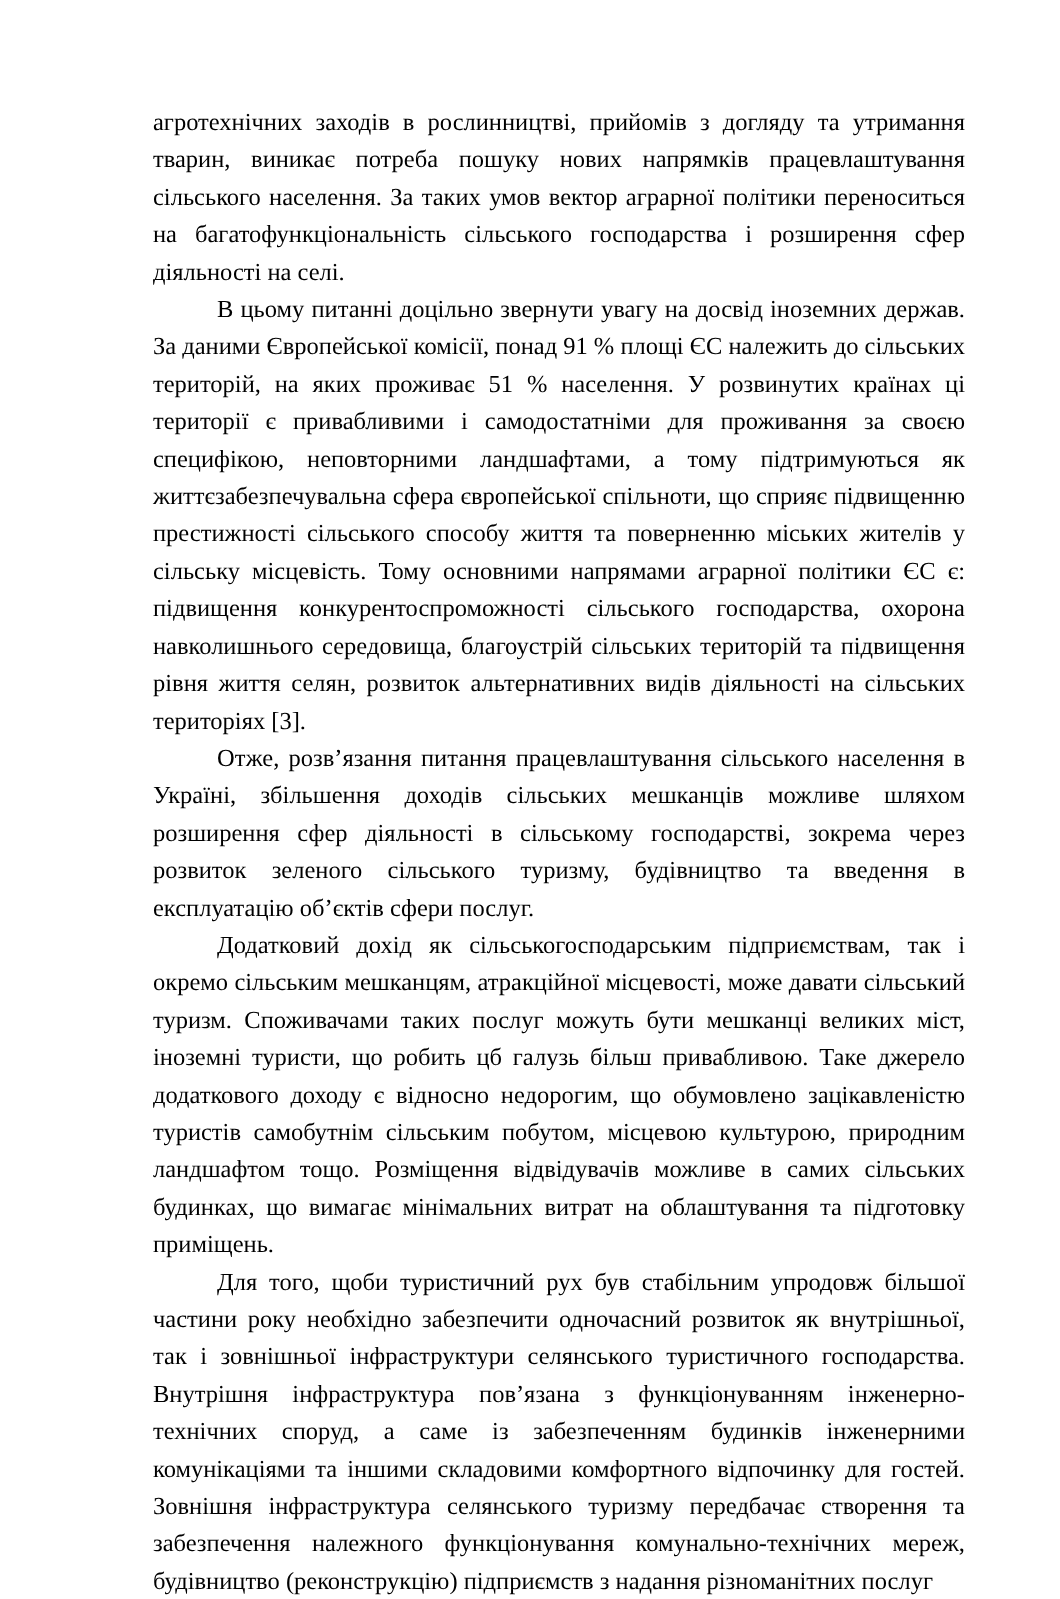агротехнічних заходів в рослинництві, прийомів з догляду та утримання тварин, виникає потреба пошуку нових напрямків працевлаштування сільського населення. За таких умов вектор аграрної політики переноситься на багатофункціональність сільського господарства і розширення сфер діяльності на селі.
В цьому питанні доцільно звернути увагу на досвід іноземних держав. За даними Європейської комісії, понад 91 % площі ЄС належить до сільських територій, на яких проживає 51 % населення. У розвинутих країнах ці території є привабливими і самодостатніми для проживання за своєю специфікою, неповторними ландшафтами, а тому підтримуються як життєзабезпечувальна сфера європейської спільноти, що сприяє підвищенню престижності сільського способу життя та поверненню міських жителів у сільську місцевість. Тому основними напрямами аграрної політики ЄС є: підвищення конкурентоспроможності сільського господарства, охорона навколишнього середовища, благоустрій сільських територій та підвищення рівня життя селян, розвиток альтернативних видів діяльності на сільських територіях [3].
Отже, розв’язання питання працевлаштування сільського населення в Україні, збільшення доходів сільських мешканців можливе шляхом розширення сфер діяльності в сільському господарстві, зокрема через розвиток зеленого сільського туризму, будівництво та введення в експлуатацію об’єктів сфери послуг.
Додатковий дохід як сільськогосподарським підприємствам, так і окремо сільським мешканцям, атракційної місцевості, може давати сільський туризм. Споживачами таких послуг можуть бути мешканці великих міст, іноземні туристи, що робить цб галузь більш привабливою. Таке джерело додаткового доходу є відносно недорогим, що обумовлено зацікавленістю туристів самобутнім сільським побутом, місцевою культурою, природним ландшафтом тощо. Розміщення відвідувачів можливе в самих сільських будинках, що вимагає мінімальних витрат на облаштування та підготовку приміщень.
Для того, щоби туристичний рух був стабільним упродовж більшої частини року необхідно забезпечити одночасний розвиток як внутрішньої, так і зовнішньої інфраструктури селянського туристичного господарства. Внутрішня інфраструктура пов’язана з функціонуванням інженерно-технічних споруд, а саме із забезпеченням будинків інженерними комунікаціями та іншими складовими комфортного відпочинку для гостей. Зовнішня інфраструктура селянського туризму передбачає створення та забезпечення належного функціонування комунально-технічних мереж, будівництво (реконструкцію) підприємств з надання різноманітних послуг